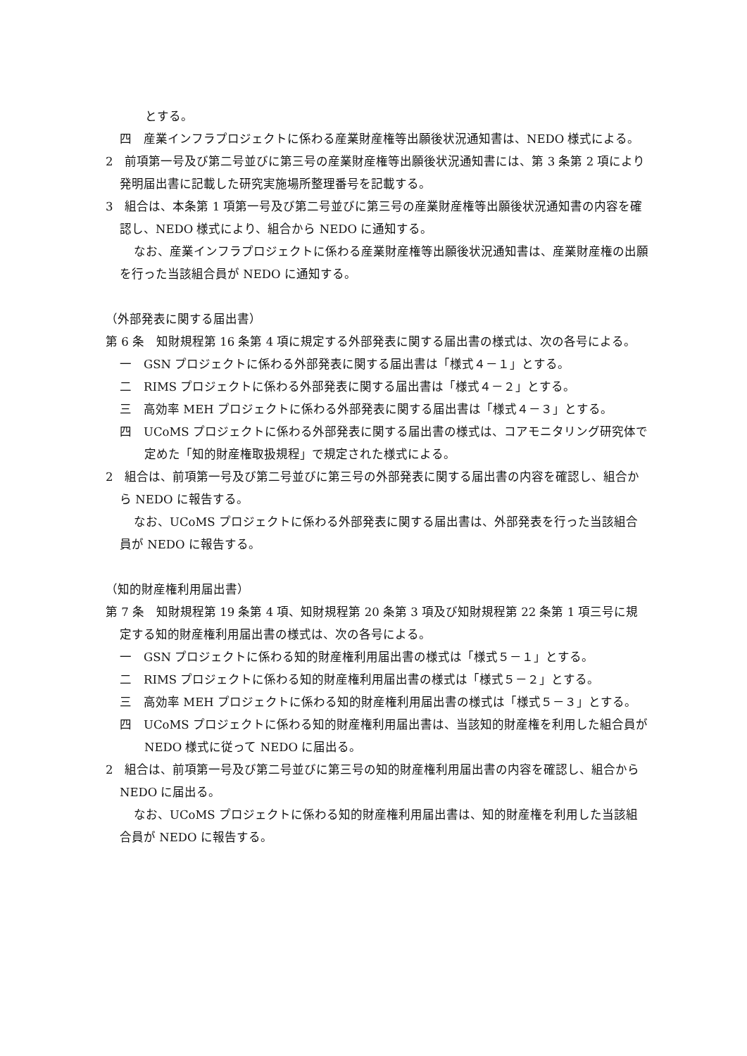とする。
四　産業インフラプロジェクトに係わる産業財産権等出願後状況通知書は、NEDO 様式による。
2　前項第一号及び第二号並びに第三号の産業財産権等出願後状況通知書には、第 3 条第 2 項により発明届出書に記載した研究実施場所整理番号を記載する。
3　組合は、本条第 1 項第一号及び第二号並びに第三号の産業財産権等出願後状況通知書の内容を確認し、NEDO 様式により、組合から NEDO に通知する。
なお、産業インフラプロジェクトに係わる産業財産権等出願後状況通知書は、産業財産権の出願を行った当該組合員が NEDO に通知する。
（外部発表に関する届出書）
第 6 条　知財規程第 16 条第 4 項に規定する外部発表に関する届出書の様式は、次の各号による。
一　GSN プロジェクトに係わる外部発表に関する届出書は「様式４－１」とする。
二　RIMS プロジェクトに係わる外部発表に関する届出書は「様式４－２」とする。
三　高効率 MEH プロジェクトに係わる外部発表に関する届出書は「様式４－３」とする。
四　UCoMS プロジェクトに係わる外部発表に関する届出書の様式は、コアモニタリング研究体で定めた「知的財産権取扱規程」で規定された様式による。
2　組合は、前項第一号及び第二号並びに第三号の外部発表に関する届出書の内容を確認し、組合から NEDO に報告する。
なお、UCoMS プロジェクトに係わる外部発表に関する届出書は、外部発表を行った当該組合員が NEDO に報告する。
（知的財産権利用届出書）
第 7 条　知財規程第 19 条第 4 項、知財規程第 20 条第 3 項及び知財規程第 22 条第 1 項三号に規定する知的財産権利用届出書の様式は、次の各号による。
一　GSN プロジェクトに係わる知的財産権利用届出書の様式は「様式５－１」とする。
二　RIMS プロジェクトに係わる知的財産権利用届出書の様式は「様式５－２」とする。
三　高効率 MEH プロジェクトに係わる知的財産権利用届出書の様式は「様式５－３」とする。
四　UCoMS プロジェクトに係わる知的財産権利用届出書は、当該知的財産権を利用した組合員が NEDO 様式に従って NEDO に届出る。
2　組合は、前項第一号及び第二号並びに第三号の知的財産権利用届出書の内容を確認し、組合から NEDO に届出る。
なお、UCoMS プロジェクトに係わる知的財産権利用届出書は、知的財産権を利用した当該組合員が NEDO に報告する。